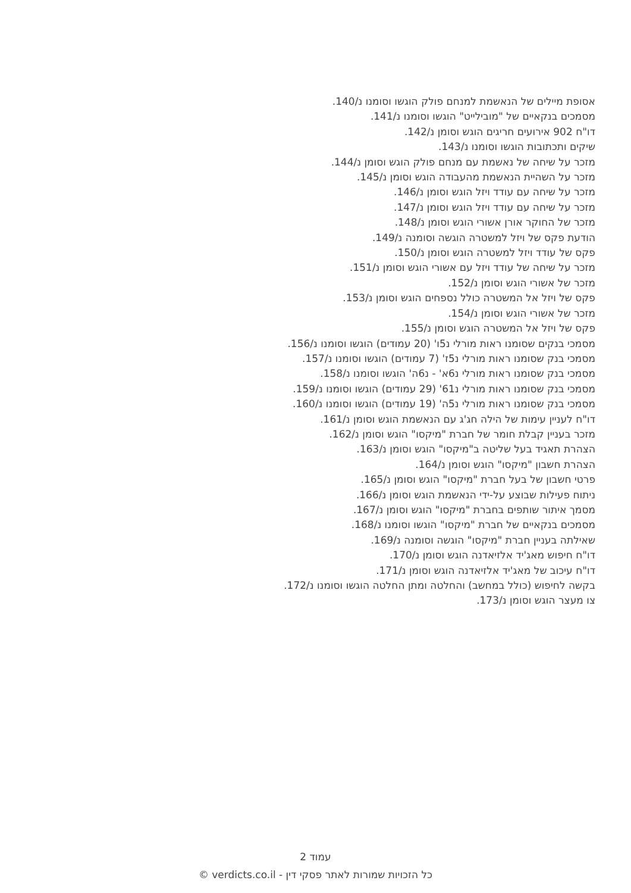אסופת מיילים של הנאשמת למנחם פולק הוגשו וסומנו נ/140.
מסמכים בנקאיים של "מובילייט" הוגשו וסומנו נ/141.
דו"ח 902 אירועים חריגים הוגש וסומן נ/142.
שיקים ותכתובות הוגשו וסומנו נ/143.
מזכר על שיחה של נאשמת עם מנחם פולק הוגש וסומן נ/144.
מזכר על השהיית הנאשמת מהעבודה הוגש וסומן נ/145.
מזכר על שיחה עם עודד ויזל הוגש וסומן נ/146.
מזכר על שיחה עם עודד ויזל הוגש וסומן נ/147.
מזכר של החוקר אורן אשורי הוגש וסומן נ/148.
הודעת פקס של ויזל למשטרה הוגשה וסומנה נ/149.
פקס של עודד ויזל למשטרה הוגש וסומן נ/150.
מזכר על שיחה של עודד ויזל עם אשורי הוגש וסומן נ/151.
מזכר של אשורי הוגש וסומן נ/152.
פקס של ויזל אל המשטרה כולל נספחים הוגש וסומן נ/153.
מזכר של אשורי הוגש וסומן נ/154.
פקס של ויזל אל המשטרה הוגש וסומן נ/155.
מסמכי בנקים שסומנו ראות מורלי נ5ו' (20 עמודים) הוגשו וסומנו נ/156.
מסמכי בנק שסומנו ראות מורלי נ5ז' (7 עמודים) הוגשו וסומנו נ/157.
מסמכי בנק שסומנו ראות מורלי נ6א' - נ6ה' הוגשו וסומנו נ/158.
מסמכי בנק שסומנו ראות מורלי נ61' (29 עמודים) הוגשו וסומנו נ/159.
מסמכי בנק שסומנו ראות מורלי נ5ה' (19 עמודים) הוגשו וסומנו נ/160.
דו"ח לעניין עימות של הילה חג'ג עם הנאשמת הוגש וסומן נ/161.
מזכר בעניין קבלת חומר של חברת "מיקסו" הוגש וסומן נ/162.
הצהרת תאגיד בעל שליטה ב"מיקסו" הוגש וסומן נ/163.
הצהרת חשבון "מיקסו" הוגש וסומן נ/164.
פרטי חשבון של בעל חברת "מיקסו" הוגש וסומן נ/165.
ניתוח פעילות שבוצע על-ידי הנאשמת הוגש וסומן נ/166.
מסמך איתור שותפים בחברת "מיקסו" הוגש וסומן נ/167.
מסמכים בנקאיים של חברת "מיקסו" הוגשו וסומנו נ/168.
שאילתה בעניין חברת "מיקסו" הוגשה וסומנה נ/169.
דו"ח חיפוש מאג'יד אלזיאדנה הוגש וסומן נ/170.
דו"ח עיכוב של מאג'יד אלזיאדנה הוגש וסומן נ/171.
בקשה לחיפוש (כולל במחשב) והחלטה ומתן החלטה הוגשו וסומנו נ/172.
צו מעצר הוגש וסומן נ/173.
עמוד 2
כל הזכויות שמורות לאתר פסקי דין - verdicts.co.il ©